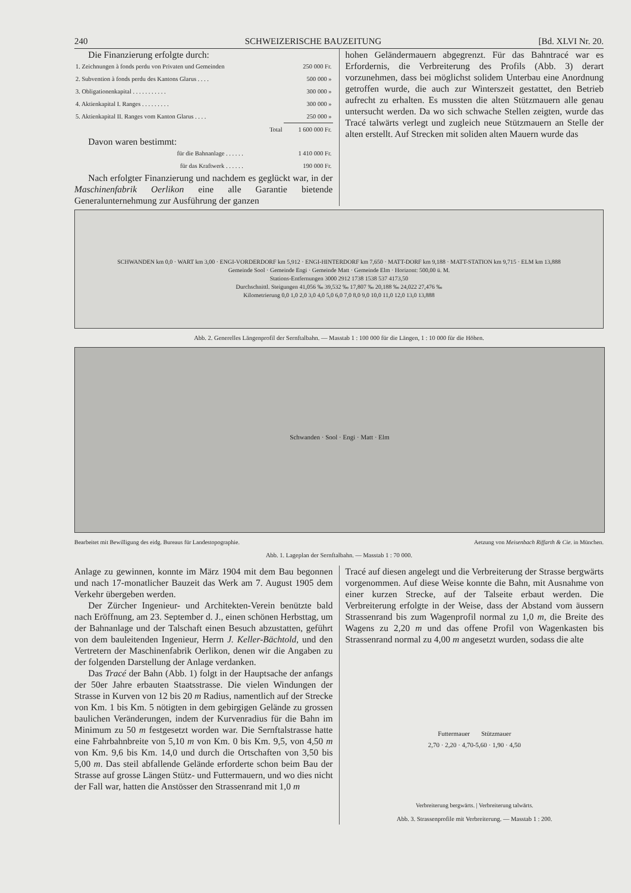240 SCHWEIZERISCHE BAUZEITUNG [Bd. XLVI Nr. 20.
Die Finanzierung erfolgte durch:
| 1. Zeichnungen à fonds perdu von Privaten und Gemeinden | 250 000 Fr. |
| 2. Subvention à fonds perdu des Kantons Glarus . . . . | 500 000 » |
| 3. Obligationenkapital . . . . . . . . . . . | 300 000 » |
| 4. Aktienkapital I. Ranges . . . . . . . . . | 300 000 » |
| 5. Aktienkapital II. Ranges vom Kanton Glarus . . . . | 250 000 » |
| Total | 1 600 000 Fr. |
Davon waren bestimmt:
| für die Bahnanlage . . . . . . | 1 410 000 Fr. |
| für das Kraftwerk . . . . . . | 190 000 Fr. |
Nach erfolgter Finanzierung und nachdem es geglückt war, in der Maschinenfabrik Oerlikon eine alle Garantie bietende Generalunternehmung zur Ausführung der ganzen
hohen Geländermauern abgegrenzt. Für das Bahntracé war es Erfordernis, die Verbreiterung des Profils (Abb. 3) derart vorzunehmen, dass bei möglichst solidem Unterbau eine Anordnung getroffen wurde, die auch zur Winterszeit gestattet, den Betrieb aufrecht zu erhalten. Es mussten die alten Stützmauern alle genau untersucht werden. Da wo sich schwache Stellen zeigten, wurde das Tracé talwärts verlegt und zugleich neue Stützmauern an Stelle der alten erstellt. Auf Strecken mit soliden alten Mauern wurde das
SCHWANDEN km 0,0 · WART km 3,00 · ENGI-VORDERDORF km 5,912 · ENGI-HINTERDORF km 7,650 · MATT-DORF km 9,188 · MATT-STATION km 9,715 · ELM km 13,888
Gemeinde Sool · Gemeinde Engi · Gemeinde Matt · Gemeinde Elm · Horizont: 500,00 ü. M.
Stations-Entfernungen 3000 2912 1738 1538 537 4173,50
Durchschnittl. Steigungen 41,056 ‰ 39,532 ‰ 17,807 ‰ 20,188 ‰ 24,022 27,476 ‰
Kilometrierung 0,0 1,0 2,0 3,0 4,0 5,0 6,0 7,0 8,0 9,0 10,0 11,0 12,0 13,0 13,888
Abb. 2. Generelles Längenprofil der Sernftalbahn. — Masstab 1 : 100 000 für die Längen, 1 : 10 000 für die Höhen.
Schwanden · Sool · Engi · Matt · Elm
Bearbeitet mit Bewilligung des eidg. Bureaus für Landestopographie. Aetzung von Meisenbach Riffarth & Cie. in München.
Abb. 1. Lageplan der Sernftalbahn. — Masstab 1 : 70 000.
Anlage zu gewinnen, konnte im März 1904 mit dem Bau begonnen und nach 17-monatlicher Bauzeit das Werk am 7. August 1905 dem Verkehr übergeben werden.
Der Zürcher Ingenieur- und Architekten-Verein benützte bald nach Eröffnung, am 23. September d. J., einen schönen Herbsttag, um der Bahnanlage und der Talschaft einen Besuch abzustatten, geführt von dem bauleitenden Ingenieur, Herrn J. Keller-Bächtold, und den Vertretern der Maschinenfabrik Oerlikon, denen wir die Angaben zu der folgenden Darstellung der Anlage verdanken.
Das Tracé der Bahn (Abb. 1) folgt in der Hauptsache der anfangs der 50er Jahre erbauten Staatsstrasse. Die vielen Windungen der Strasse in Kurven von 12 bis 20 m Radius, namentlich auf der Strecke von Km. 1 bis Km. 5 nötigten in dem gebirgigen Gelände zu grossen baulichen Veränderungen, indem der Kurvenradius für die Bahn im Minimum zu 50 m festgesetzt worden war. Die Sernftalstrasse hatte eine Fahrbahnbreite von 5,10 m von Km. 0 bis Km. 9,5, von 4,50 m von Km. 9,6 bis Km. 14,0 und durch die Ortschaften von 3,50 bis 5,00 m. Das steil abfallende Gelände erforderte schon beim Bau der Strasse auf grosse Längen Stütz- und Futtermauern, und wo dies nicht der Fall war, hatten die Anstösser den Strassenrand mit 1,0 m
Tracé auf diesen angelegt und die Verbreiterung der Strasse bergwärts vorgenommen. Auf diese Weise konnte die Bahn, mit Ausnahme von einer kurzen Strecke, auf der Talseite erbaut werden. Die Verbreiterung erfolgte in der Weise, dass der Abstand vom äussern Strassenrand bis zum Wagenprofil normal zu 1,0 m, die Breite des Wagens zu 2,20 m und das offene Profil von Wagenkasten bis Strassenrand normal zu 4,00 m angesetzt wurden, sodass die alte
Futtermauer Stützmauer
2,70 · 2,20 · 4,70-5,60 · 1,90 · 4,50
Verbreiterung bergwärts. | Verbreiterung talwärts.
Abb. 3. Strassenprofile mit Verbreiterung. — Masstab 1 : 200.